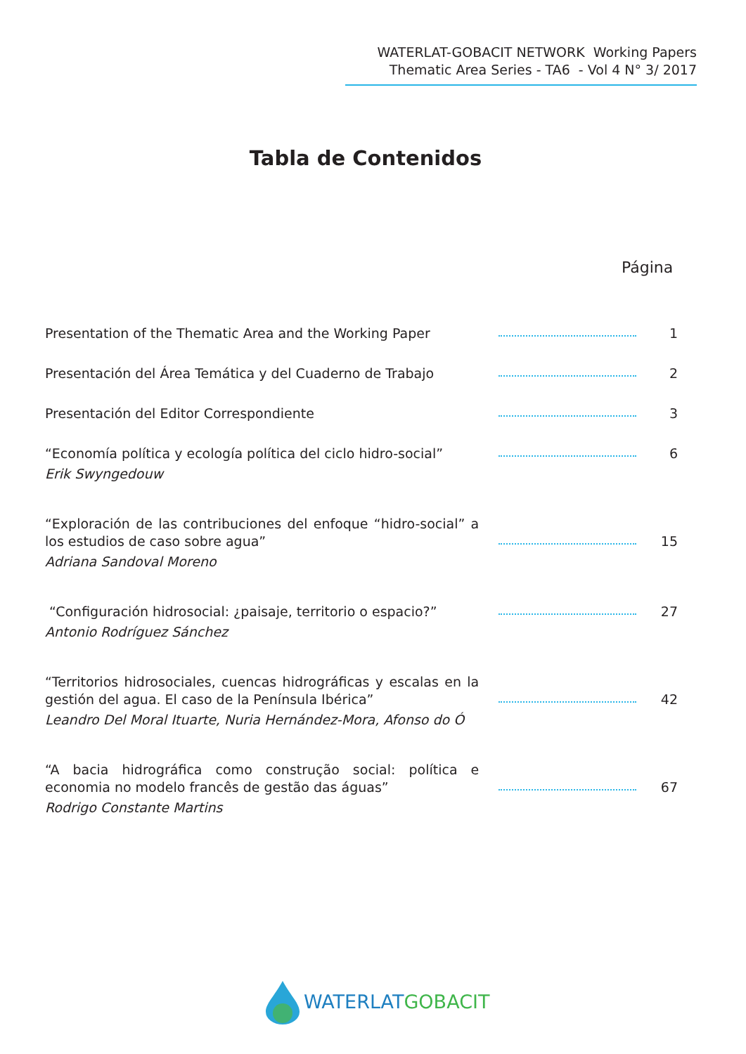WATERLAT-GOBACIT NETWORK Working Papers
Thematic Area Series - TA6 - Vol 4 N° 3/ 2017
Tabla de Contenidos
Página
Presentation of the Thematic Area and the Working Paper
1
Presentación del Área Temática y del Cuaderno de Trabajo
2
Presentación del Editor Correspondiente
3
“Economía política y ecología política del ciclo hidro-social”
6
Erik Swyngedouw
“Exploración de las contribuciones del enfoque “hidro-social” a los estudios de caso sobre agua”
15
Adriana Sandoval Moreno
“Configuración hidrosocial: ¿paisaje, territorio o espacio?”
27
Antonio Rodríguez Sánchez
“Territorios hidrosociales, cuencas hidrográficas y escalas en la gestión del agua. El caso de la Península Ibérica”
42
Leandro Del Moral Ituarte, Nuria Hernández-Mora, Afonso do Ó
“A bacia hidrográfica como construção social: política e economia no modelo francês de gestão das águas”
67
Rodrigo Constante Martins
WATERLAT GOBACIT